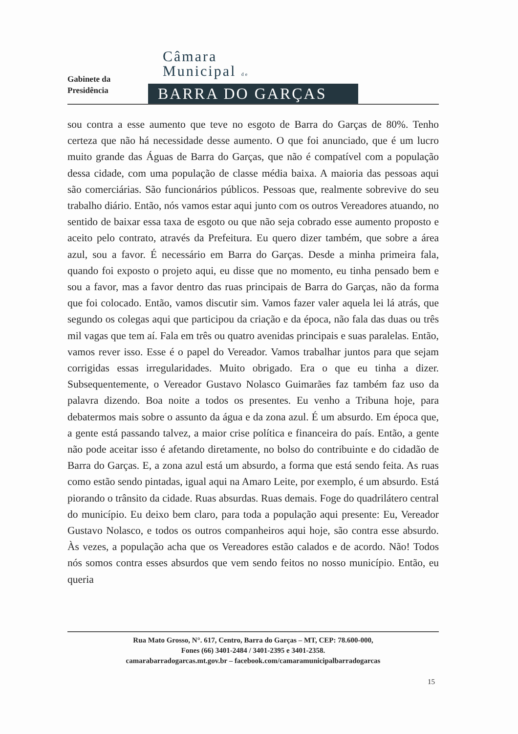Gabinete da
Presidência
Câmara
Municipal de
BARRA DO GARÇAS
sou contra a esse aumento que teve no esgoto de Barra do Garças de 80%. Tenho certeza que não há necessidade desse aumento. O que foi anunciado, que é um lucro muito grande das Águas de Barra do Garças, que não é compatível com a população dessa cidade, com uma população de classe média baixa. A maioria das pessoas aqui são comerciárias. São funcionários públicos. Pessoas que, realmente sobrevive do seu trabalho diário. Então, nós vamos estar aqui junto com os outros Vereadores atuando, no sentido de baixar essa taxa de esgoto ou que não seja cobrado esse aumento proposto e aceito pelo contrato, através da Prefeitura. Eu quero dizer também, que sobre a área azul, sou a favor. É necessário em Barra do Garças. Desde a minha primeira fala, quando foi exposto o projeto aqui, eu disse que no momento, eu tinha pensado bem e sou a favor, mas a favor dentro das ruas principais de Barra do Garças, não da forma que foi colocado. Então, vamos discutir sim. Vamos fazer valer aquela lei lá atrás, que segundo os colegas aqui que participou da criação e da época, não fala das duas ou três mil vagas que tem aí. Fala em três ou quatro avenidas principais e suas paralelas. Então, vamos rever isso. Esse é o papel do Vereador. Vamos trabalhar juntos para que sejam corrigidas essas irregularidades. Muito obrigado. Era o que eu tinha a dizer. Subsequentemente, o Vereador Gustavo Nolasco Guimarães faz também faz uso da palavra dizendo. Boa noite a todos os presentes. Eu venho a Tribuna hoje, para debatermos mais sobre o assunto da água e da zona azul. É um absurdo. Em época que, a gente está passando talvez, a maior crise política e financeira do país. Então, a gente não pode aceitar isso é afetando diretamente, no bolso do contribuinte e do cidadão de Barra do Garças. E, a zona azul está um absurdo, a forma que está sendo feita. As ruas como estão sendo pintadas, igual aqui na Amaro Leite, por exemplo, é um absurdo. Está piorando o trânsito da cidade. Ruas absurdas. Ruas demais. Foge do quadrilátero central do município. Eu deixo bem claro, para toda a população aqui presente: Eu, Vereador Gustavo Nolasco, e todos os outros companheiros aqui hoje, são contra esse absurdo. Às vezes, a população acha que os Vereadores estão calados e de acordo. Não! Todos nós somos contra esses absurdos que vem sendo feitos no nosso município. Então, eu queria
Rua Mato Grosso, N°. 617, Centro, Barra do Garças – MT, CEP: 78.600-000,
Fones (66) 3401-2484 / 3401-2395 e 3401-2358.
camarabarradogarcas.mt.gov.br – facebook.com/camaramunicipalbarradogarcas
15